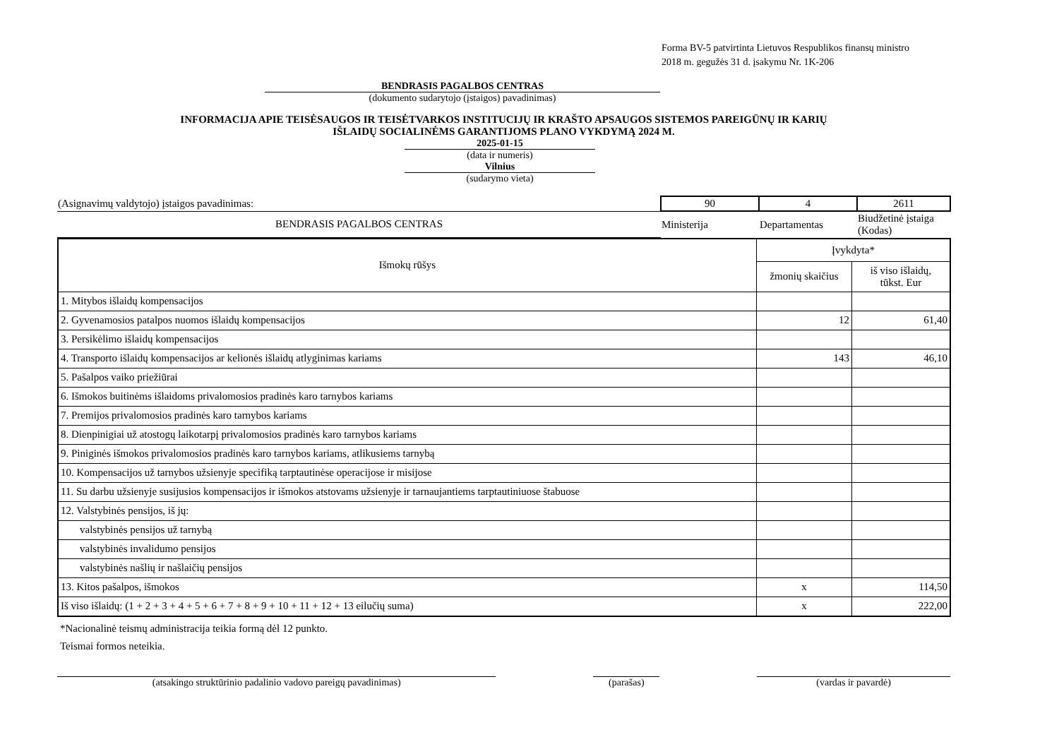Forma BV-5 patvirtinta Lietuvos Respublikos finansų ministro
2018 m. gegužės 31 d. įsakymu Nr. 1K-206
BENDRASIS PAGALBOS CENTRAS
(dokumento sudarytojo (įstaigos) pavadinimas)
INFORMACIJA APIE TEISĖSAUGOS IR TEISĖTVARKOS INSTITUCIJŲ IR KRAŠTO APSAUGOS SISTEMOS PAREIGŪNŲ IR KARIŲ
IŠLAIDŲ SOCIALINĖMS GARANTIJOMS PLANO VYKDYMĄ 2024 M.
2025-01-15
(data ir numeris)
Vilnius
(sudarymo vieta)
| (Asignavimų valdytojo) įstaigos pavadinimas: | 90 | 4 | 2611 |
| BENDRASIS PAGALBOS CENTRAS | Ministerija | Departamentas | Biudžetinė įstaiga (Kodas) |
| Išmokų rūšys | Įvykdyta* | |
| --- | --- | --- |
| | žmonių skaičius | iš viso išlaidų, tūkst. Eur |
| 1. Mitybos išlaidų kompensacijos | | |
| 2. Gyvenamosios patalpos nuomos išlaidų kompensacijos | 12 | 61,40 |
| 3. Persikėlimo išlaidų kompensacijos | | |
| 4. Transporto išlaidų kompensacijos ar kelionės išlaidų atlyginimas kariams | 143 | 46,10 |
| 5. Pašalpos vaiko priežiūrai | | |
| 6. Išmokos buitinėms išlaidoms privalomosios pradinės karo tarnybos kariams | | |
| 7. Premijos privalomosios pradinės karo tarnybos kariams | | |
| 8. Dienpinigiai už atostogų laikotarpį privalomosios pradinės karo tarnybos kariams | | |
| 9. Piniginės išmokos privalomosios pradinės karo tarnybos kariams, atlikusiems tarnybą | | |
| 10. Kompensacijos už tarnybos užsienyje specifiką tarptautinėse operacijose ir misijose | | |
| 11. Su darbu užsienyje susijusios kompensacijos ir išmokos atstovams užsienyje ir tarnaujantiems tarptautiniuose štabuose | | |
| 12. Valstybinės pensijos, iš jų: | | |
| valstybinės pensijos už tarnybą | | |
| valstybinės invalidumo pensijos | | |
| valstybinės našlių ir našlaičių pensijos | | |
| 13. Kitos pašalpos, išmokos | x | 114,50 |
| Iš viso išlaidų: (1 + 2 + 3 + 4 + 5 + 6 + 7 + 8 + 9 + 10 + 11 + 12 + 13 eilučių suma) | x | 222,00 |
*Nacionalinė teismų administracija teikia formą dėl 12 punkto.
Teismai formos neteikia.
(atsakingo struktūrinio padalinio vadovo pareigų pavadinimas) (parašas) (vardas ir pavardė)